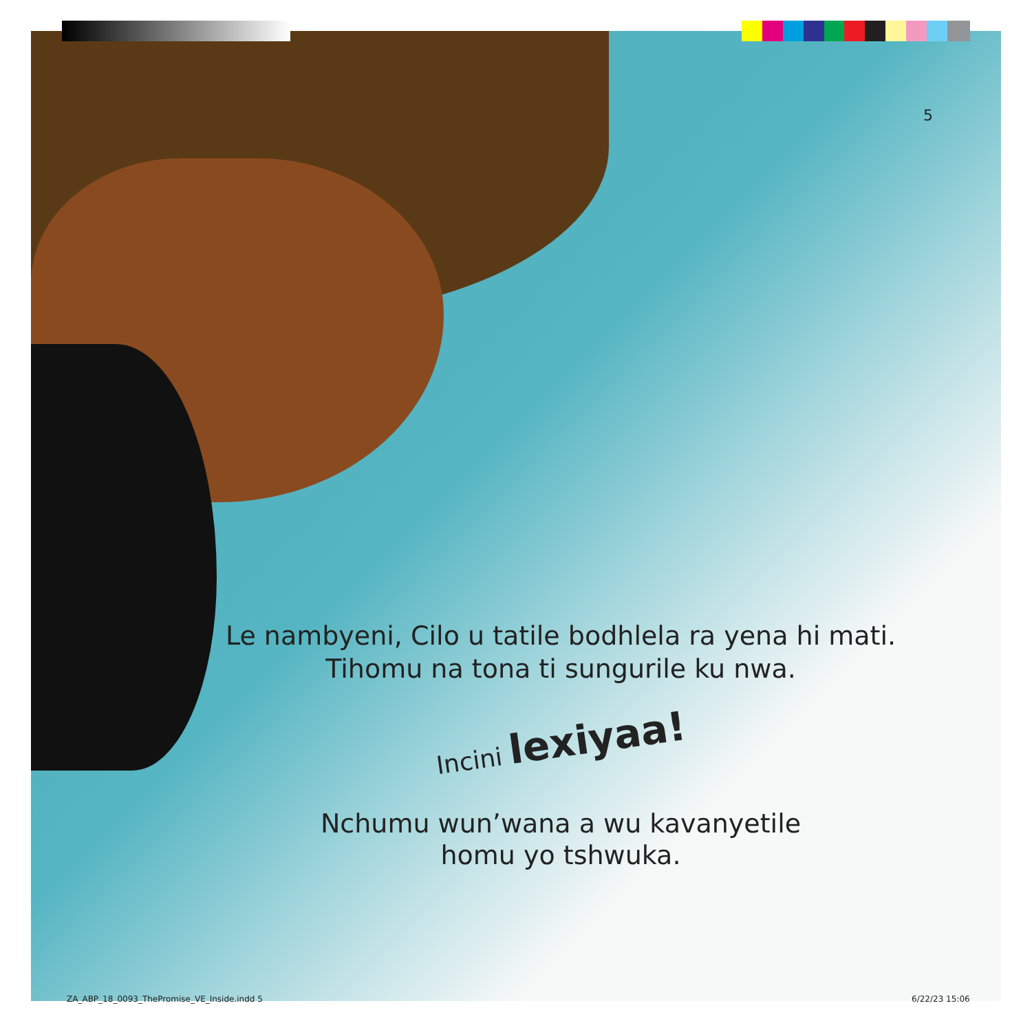5
Le nambyeni, Cilo u tatile bodhlela ra yena hi mati. Tihomu na tona ti sungurile ku nwa.
Incini lexiyaa!
Nchumu wun’wana a wu kavanyetile
homu yo tshwuka.
ZA_ABP_18_0093_ThePromise_VE_Inside.indd 5
6/22/23 15:06